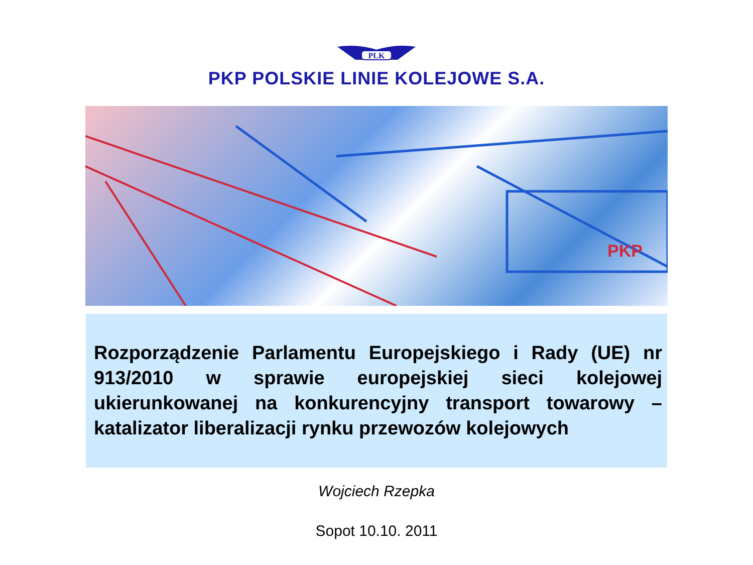PLK
PKP POLSKIE LINIE KOLEJOWE S.A.
PKP
Rozporządzenie Parlamentu Europejskiego i Rady (UE) nr 913/2010 w sprawie europejskiej sieci kolejowej ukierunkowanej na konkurencyjny transport towarowy – katalizator liberalizacji rynku przewozów kolejowych
Wojciech Rzepka
Sopot 10.10. 2011